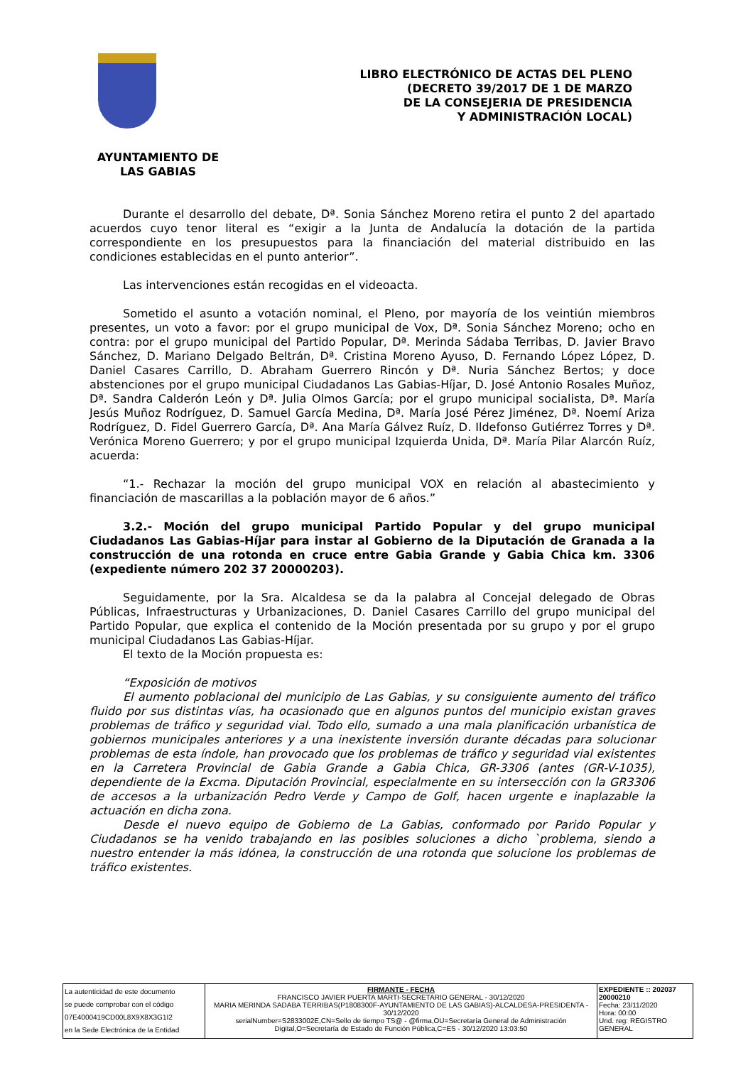LIBRO ELECTRÓNICO DE ACTAS DEL PLENO
(DECRETO 39/2017 DE 1 DE MARZO
DE LA CONSEJERIA DE PRESIDENCIA
Y ADMINISTRACIÓN LOCAL)
AYUNTAMIENTO DE
LAS GABIAS
Durante el desarrollo del debate, Dª. Sonia Sánchez Moreno retira el punto 2 del apartado acuerdos cuyo tenor literal es “exigir a la Junta de Andalucía la dotación de la partida correspondiente en los presupuestos para la financiación del material distribuido en las condiciones establecidas en el punto anterior”.
Las intervenciones están recogidas en el videoacta.
Sometido el asunto a votación nominal, el Pleno, por mayoría de los veintiún miembros presentes, un voto a favor: por el grupo municipal de Vox, Dª. Sonia Sánchez Moreno; ocho en contra: por el grupo municipal del Partido Popular, Dª. Merinda Sádaba Terribas, D. Javier Bravo Sánchez, D. Mariano Delgado Beltrán, Dª. Cristina Moreno Ayuso, D. Fernando López López, D. Daniel Casares Carrillo, D. Abraham Guerrero Rincón y Dª. Nuria Sánchez Bertos; y doce abstenciones por el grupo municipal Ciudadanos Las Gabias-Híjar, D. José Antonio Rosales Muñoz, Dª. Sandra Calderón León y Dª. Julia Olmos García; por el grupo municipal socialista, Dª. María Jesús Muñoz Rodríguez, D. Samuel García Medina, Dª. María José Pérez Jiménez, Dª. Noemí Ariza Rodríguez, D. Fidel Guerrero García, Dª. Ana María Gálvez Ruíz, D. Ildefonso Gutiérrez Torres y Dª. Verónica Moreno Guerrero; y por el grupo municipal Izquierda Unida, Dª. María Pilar Alarcón Ruíz, acuerda:
“1.- Rechazar la moción del grupo municipal VOX en relación al abastecimiento y financiación de mascarillas a la población mayor de 6 años.”
3.2.- Moción del grupo municipal Partido Popular y del grupo municipal Ciudadanos Las Gabias-Híjar para instar al Gobierno de la Diputación de Granada a la construcción de una rotonda en cruce entre Gabia Grande y Gabia Chica km. 3306 (expediente número 202 37 20000203).
Seguidamente, por la Sra. Alcaldesa se da la palabra al Concejal delegado de Obras Públicas, Infraestructuras y Urbanizaciones, D. Daniel Casares Carrillo del grupo municipal del Partido Popular, que explica el contenido de la Moción presentada por su grupo y por el grupo municipal Ciudadanos Las Gabias-Híjar.
El texto de la Moción propuesta es:
“Exposición de motivos
El aumento poblacional del municipio de Las Gabias, y su consiguiente aumento del tráfico fluido por sus distintas vías, ha ocasionado que en algunos puntos del municipio existan graves problemas de tráfico y seguridad vial. Todo ello, sumado a una mala planificación urbanística de gobiernos municipales anteriores y a una inexistente inversión durante décadas para solucionar problemas de esta índole, han provocado que los problemas de tráfico y seguridad vial existentes en la Carretera Provincial de Gabia Grande a Gabia Chica, GR-3306 (antes (GR-V-1035), dependiente de la Excma. Diputación Provincial, especialmente en su intersección con la GR3306 de accesos a la urbanización Pedro Verde y Campo de Golf, hacen urgente e inaplazable la actuación en dicha zona.
Desde el nuevo equipo de Gobierno de La Gabias, conformado por Parido Popular y Ciudadanos se ha venido trabajando en las posibles soluciones a dicho `problema, siendo a nuestro entender la más idónea, la construcción de una rotonda que solucione los problemas de tráfico existentes.
| La autenticidad de este documento se puede comprobar con el código 07E4000419CD00L8X9X8X3G1I2 en la Sede Electrónica de la Entidad | FIRMANTE - FECHA FRANCISCO JAVIER PUERTA MARTI-SECRETARIO GENERAL - 30/12/2020 MARIA MERINDA SADABA TERRIBAS(P1808300F-AYUNTAMIENTO DE LAS GABIAS)-ALCALDESA-PRESIDENTA - 30/12/2020 serialNumber=S2833002E,CN=Sello de tiempo TS@ - @firma,OU=Secretaría General de Administración Digital,O=Secretaría de Estado de Función Pública,C=ES - 30/12/2020 13:03:50 | EXPEDIENTE :: 202037 20000210 Fecha: 23/11/2020 Hora: 00:00 Und. reg: REGISTRO GENERAL |